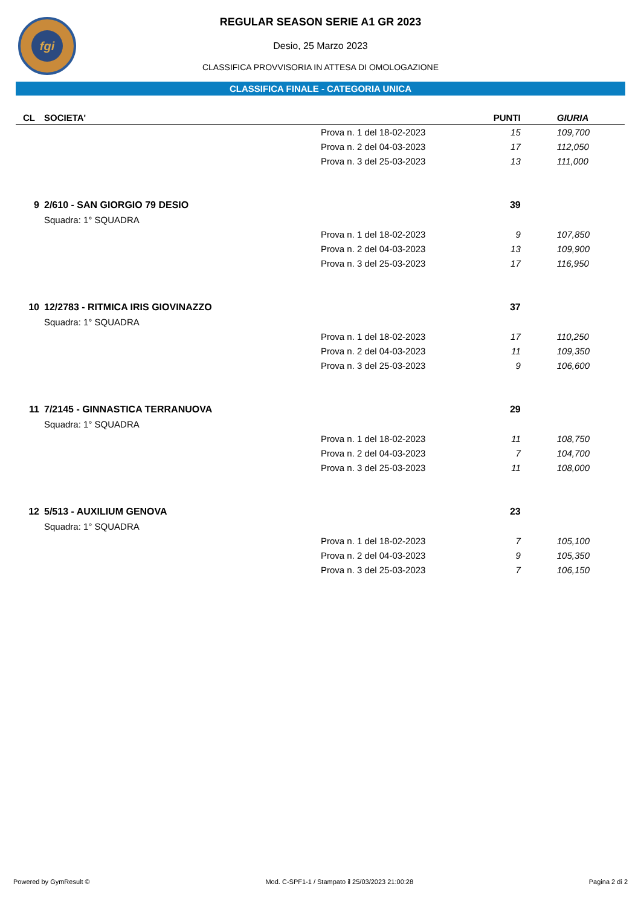fgi
REGULAR SEASON SERIE A1 GR 2023
Desio, 25 Marzo 2023
CLASSIFICA PROVVISORIA IN ATTESA DI OMOLOGAZIONE
CLASSIFICA FINALE - CATEGORIA UNICA
| CL | SOCIETA' | | PUNTI | GIURIA |
| --- | --- | --- | --- | --- |
| | | Prova n. 1 del 18-02-2023 | 15 | 109,700 |
| | | Prova n. 2 del 04-03-2023 | 17 | 112,050 |
| | | Prova n. 3 del 25-03-2023 | 13 | 111,000 |
| 9 | 2/610 - SAN GIORGIO 79 DESIO | | 39 | |
| | Squadra: 1° SQUADRA | | | |
| | | Prova n. 1 del 18-02-2023 | 9 | 107,850 |
| | | Prova n. 2 del 04-03-2023 | 13 | 109,900 |
| | | Prova n. 3 del 25-03-2023 | 17 | 116,950 |
| 10 | 12/2783 - RITMICA IRIS GIOVINAZZO | | 37 | |
| | Squadra: 1° SQUADRA | | | |
| | | Prova n. 1 del 18-02-2023 | 17 | 110,250 |
| | | Prova n. 2 del 04-03-2023 | 11 | 109,350 |
| | | Prova n. 3 del 25-03-2023 | 9 | 106,600 |
| 11 | 7/2145 - GINNASTICA TERRANUOVA | | 29 | |
| | Squadra: 1° SQUADRA | | | |
| | | Prova n. 1 del 18-02-2023 | 11 | 108,750 |
| | | Prova n. 2 del 04-03-2023 | 7 | 104,700 |
| | | Prova n. 3 del 25-03-2023 | 11 | 108,000 |
| 12 | 5/513 - AUXILIUM GENOVA | | 23 | |
| | Squadra: 1° SQUADRA | | | |
| | | Prova n. 1 del 18-02-2023 | 7 | 105,100 |
| | | Prova n. 2 del 04-03-2023 | 9 | 105,350 |
| | | Prova n. 3 del 25-03-2023 | 7 | 106,150 |
Powered by GymResult © Mod. C-SPF1-1 / Stampato il 25/03/2023 21:00:28 Pagina 2 di 2